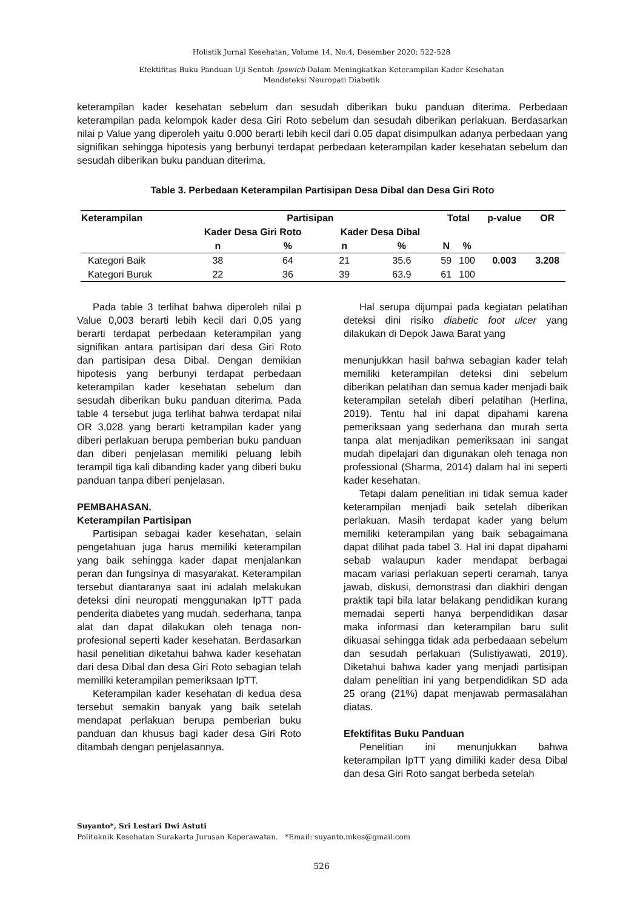Holistik Jurnal Kesehatan, Volume 14, No.4, Desember 2020: 522-528
Efektifitas Buku Panduan Uji Sentuh Ipswich Dalam Meningkatkan Keterampilan Kader Kesehatan
Mendeteksi Neuropati Diabetik
keterampilan kader kesehatan sebelum dan sesudah diberikan buku panduan diterima. Perbedaan keterampilan pada kelompok kader desa Giri Roto sebelum dan sesudah diberikan perlakuan. Berdasarkan nilai p Value yang diperoleh yaitu 0.000 berarti lebih kecil dari 0.05 dapat disimpulkan adanya perbedaan yang signifikan sehingga hipotesis yang berbunyi terdapat perbedaan keterampilan kader kesehatan sebelum dan sesudah diberikan buku panduan diterima.
Table 3. Perbedaan Keterampilan Partisipan Desa Dibal dan Desa Giri Roto
| Keterampilan | Partisipan | | | | Total | | p-value | OR |
| --- | --- | --- | --- | --- | --- | --- | --- | --- |
| | Kader Desa Giri Roto | | Kader Desa Dibal | | | | | |
| | n | % | n | % | N | % | | |
| Kategori Baik | 38 | 64 | 21 | 35.6 | 59 | 100 | 0.003 | 3.208 |
| Kategori Buruk | 22 | 36 | 39 | 63.9 | 61 | 100 | | |
Pada table 3 terlihat bahwa diperoleh nilai p Value 0,003 berarti lebih kecil dari 0,05 yang berarti terdapat perbedaan keterampilan yang signifikan antara partisipan dari desa Giri Roto dan partisipan desa Dibal. Dengan demikian hipotesis yang berbunyi terdapat perbedaan keterampilan kader kesehatan sebelum dan sesudah diberikan buku panduan diterima. Pada table 4 tersebut juga terlihat bahwa terdapat nilai OR 3,028 yang berarti ketrampilan kader yang diberi perlakuan berupa pemberian buku panduan dan diberi penjelasan memiliki peluang lebih terampil tiga kali dibanding kader yang diberi buku panduan tanpa diberi penjelasan.
PEMBAHASAN.
Keterampilan Partisipan
Partisipan sebagai kader kesehatan, selain pengetahuan juga harus memiliki keterampilan yang baik sehingga kader dapat menjalankan peran dan fungsinya di masyarakat. Keterampilan tersebut diantaranya saat ini adalah melakukan deteksi dini neuropati menggunakan IpTT pada penderita diabetes yang mudah, sederhana, tanpa alat dan dapat dilakukan oleh tenaga non-profesional seperti kader kesehatan. Berdasarkan hasil penelitian diketahui bahwa kader kesehatan dari desa Dibal dan desa Giri Roto sebagian telah memiliki keterampilan pemeriksaan IpTT.
Keterampilan kader kesehatan di kedua desa tersebut semakin banyak yang baik setelah mendapat perlakuan berupa pemberian buku panduan dan khusus bagi kader desa Giri Roto ditambah dengan penjelasannya.
Hal serupa dijumpai pada kegiatan pelatihan deteksi dini risiko diabetic foot ulcer yang dilakukan di Depok Jawa Barat yang
menunjukkan hasil bahwa sebagian kader telah memiliki keterampilan deteksi dini sebelum diberikan pelatihan dan semua kader menjadi baik keterampilan setelah diberi pelatihan (Herlina, 2019). Tentu hal ini dapat dipahami karena pemeriksaan yang sederhana dan murah serta tanpa alat menjadikan pemeriksaan ini sangat mudah dipelajari dan digunakan oleh tenaga non professional (Sharma, 2014) dalam hal ini seperti kader kesehatan.
Tetapi dalam penelitian ini tidak semua kader keterampilan menjadi baik setelah diberikan perlakuan. Masih terdapat kader yang belum memiliki keterampilan yang baik sebagaimana dapat dilihat pada tabel 3. Hal ini dapat dipahami sebab walaupun kader mendapat berbagai macam variasi perlakuan seperti ceramah, tanya jawab, diskusi, demonstrasi dan diakhiri dengan praktik tapi bila latar belakang pendidikan kurang memadai seperti hanya berpendidikan dasar maka informasi dan keterampilan baru sulit dikuasai sehingga tidak ada perbedaaan sebelum dan sesudah perlakuan (Sulistiyawati, 2019). Diketahui bahwa kader yang menjadi partisipan dalam penelitian ini yang berpendidikan SD ada 25 orang (21%) dapat menjawab permasalahan diatas.
Efektifitas Buku Panduan
Penelitian ini menunjukkan bahwa keterampilan IpTT yang dimiliki kader desa Dibal dan desa Giri Roto sangat berbeda setelah
Suyanto*, Sri Lestari Dwi Astuti
Politeknik Kesehatan Surakarta Jurusan Keperawatan. *Email: suyanto.mkes@gmail.com
526